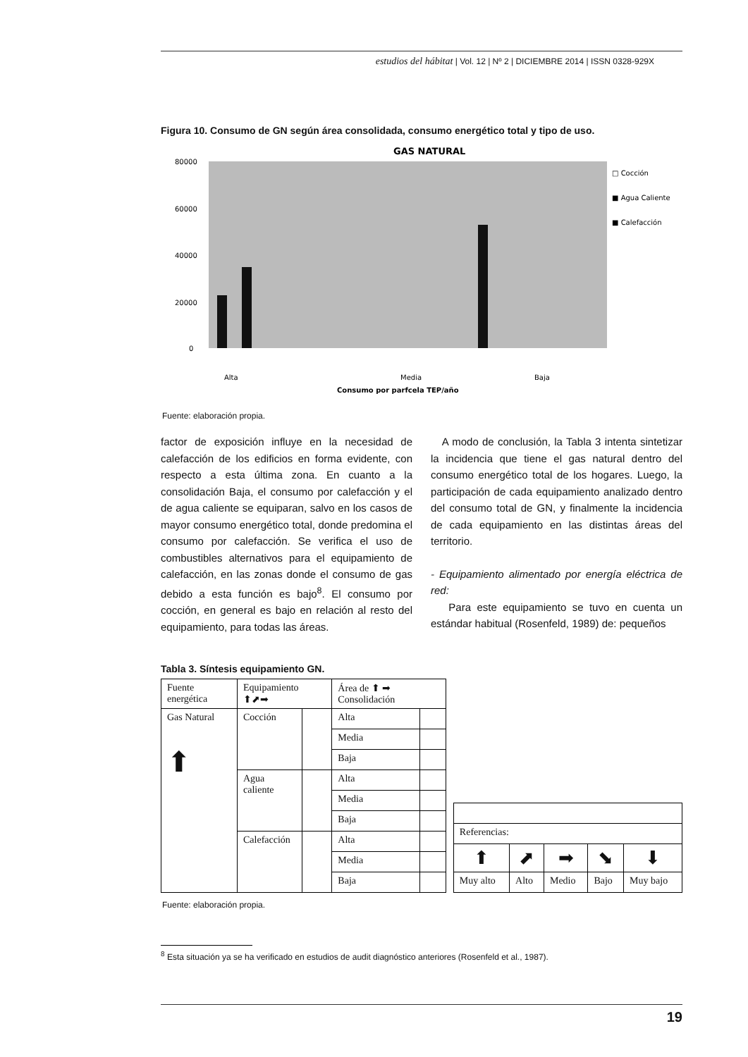estudios del hábitat | Vol. 12 | Nº 2 | DICIEMBRE 2014 | ISSN 0328-929X
Figura 10. Consumo de GN según área consolidada, consumo energético total y tipo de uso.
GAS NATURAL
80000
60000
40000
20000
0
□ Cocción
■ Agua Caliente
■ Calefacción
Alta
Media
Baja
Consumo por parfcela TEP/año
Fuente: elaboración propia.
factor de exposición influye en la necesidad de calefacción de los edificios en forma evidente, con respecto a esta última zona. En cuanto a la consolidación Baja, el consumo por calefacción y el de agua caliente se equiparan, salvo en los casos de mayor consumo energético total, donde predomina el consumo por calefacción. Se verifica el uso de combustibles alternativos para el equipamiento de calefacción, en las zonas donde el consumo de gas debido a esta función es bajo<sup>8</sup>. El consumo por cocción, en general es bajo en relación al resto del equipamiento, para todas las áreas.
A modo de conclusión, la Tabla 3 intenta sintetizar la incidencia que tiene el gas natural dentro del consumo energético total de los hogares. Luego, la participación de cada equipamiento analizado dentro del consumo total de GN, y finalmente la incidencia de cada equipamiento en las distintas áreas del territorio.
- Equipamiento alimentado por energía eléctrica de red:
Para este equipamiento se tuvo en cuenta un estándar habitual (Rosenfeld, 1989) de: pequeños
Tabla 3. Síntesis equipamiento GN.
| Fuente energética | Equipamiento ⬆⬈➡ | | Área de ⬆ ➡ Consolidación | |
| Gas Natural ⬆ | Cocción | | Alta | |
| | | | Media | |
| | | | Baja | |
| | Agua caliente | | Alta | |
| | | | Media | |
| | | | Baja | |
| | Calefacción | | Alta | |
| | | | Media | |
| | | | Baja | |
| Referencias: | | | | |
| ⬆ | ⬈ | ➡ | ⬊ | ⬇ |
| Muy alto | Alto | Medio | Bajo | Muy bajo |
Fuente: elaboración propia.
<sup>8</sup> Esta situación ya se ha verificado en estudios de audit diagnóstico anteriores (Rosenfeld et al., 1987).
19